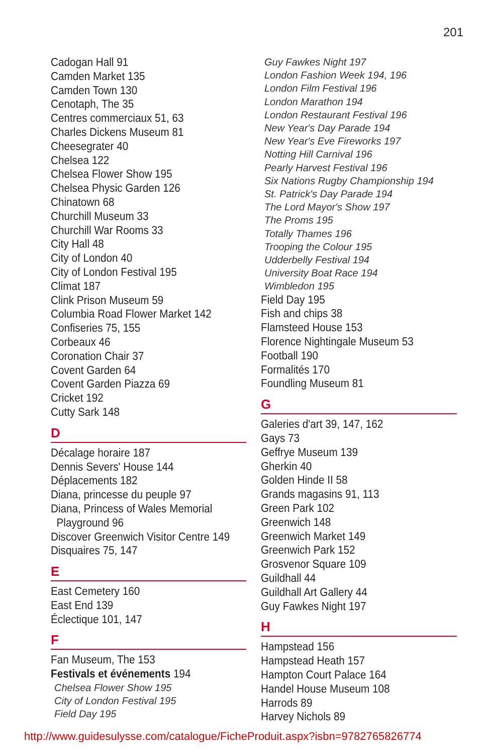201
Cadogan Hall 91
Camden Market 135
Camden Town 130
Cenotaph, The 35
Centres commerciaux 51, 63
Charles Dickens Museum 81
Cheesegrater 40
Chelsea 122
Chelsea Flower Show 195
Chelsea Physic Garden 126
Chinatown 68
Churchill Museum 33
Churchill War Rooms 33
City Hall 48
City of London 40
City of London Festival 195
Climat 187
Clink Prison Museum 59
Columbia Road Flower Market 142
Confiseries 75, 155
Corbeaux 46
Coronation Chair 37
Covent Garden 64
Covent Garden Piazza 69
Cricket 192
Cutty Sark 148
D
Décalage horaire 187
Dennis Severs' House 144
Déplacements 182
Diana, princesse du peuple 97
Diana, Princess of Wales Memorial
Playground 96
Discover Greenwich Visitor Centre 149
Disquaires 75, 147
E
East Cemetery 160
East End 139
Éclectique 101, 147
F
Fan Museum, The 153
Festivals et événements 194
Chelsea Flower Show 195
City of London Festival 195
Field Day 195
Guy Fawkes Night 197
London Fashion Week 194, 196
London Film Festival 196
London Marathon 194
London Restaurant Festival 196
New Year's Day Parade 194
New Year's Eve Fireworks 197
Notting Hill Carnival 196
Pearly Harvest Festival 196
Six Nations Rugby Championship 194
St. Patrick's Day Parade 194
The Lord Mayor's Show 197
The Proms 195
Totally Thames 196
Trooping the Colour 195
Udderbelly Festival 194
University Boat Race 194
Wimbledon 195
Field Day 195
Fish and chips 38
Flamsteed House 153
Florence Nightingale Museum 53
Football 190
Formalités 170
Foundling Museum 81
G
Galeries d'art 39, 147, 162
Gays 73
Geffrye Museum 139
Gherkin 40
Golden Hinde II 58
Grands magasins 91, 113
Green Park 102
Greenwich 148
Greenwich Market 149
Greenwich Park 152
Grosvenor Square 109
Guildhall 44
Guildhall Art Gallery 44
Guy Fawkes Night 197
H
Hampstead 156
Hampstead Heath 157
Hampton Court Palace 164
Handel House Museum 108
Harrods 89
Harvey Nichols 89
http://www.guidesulysse.com/catalogue/FicheProduit.aspx?isbn=9782765826774